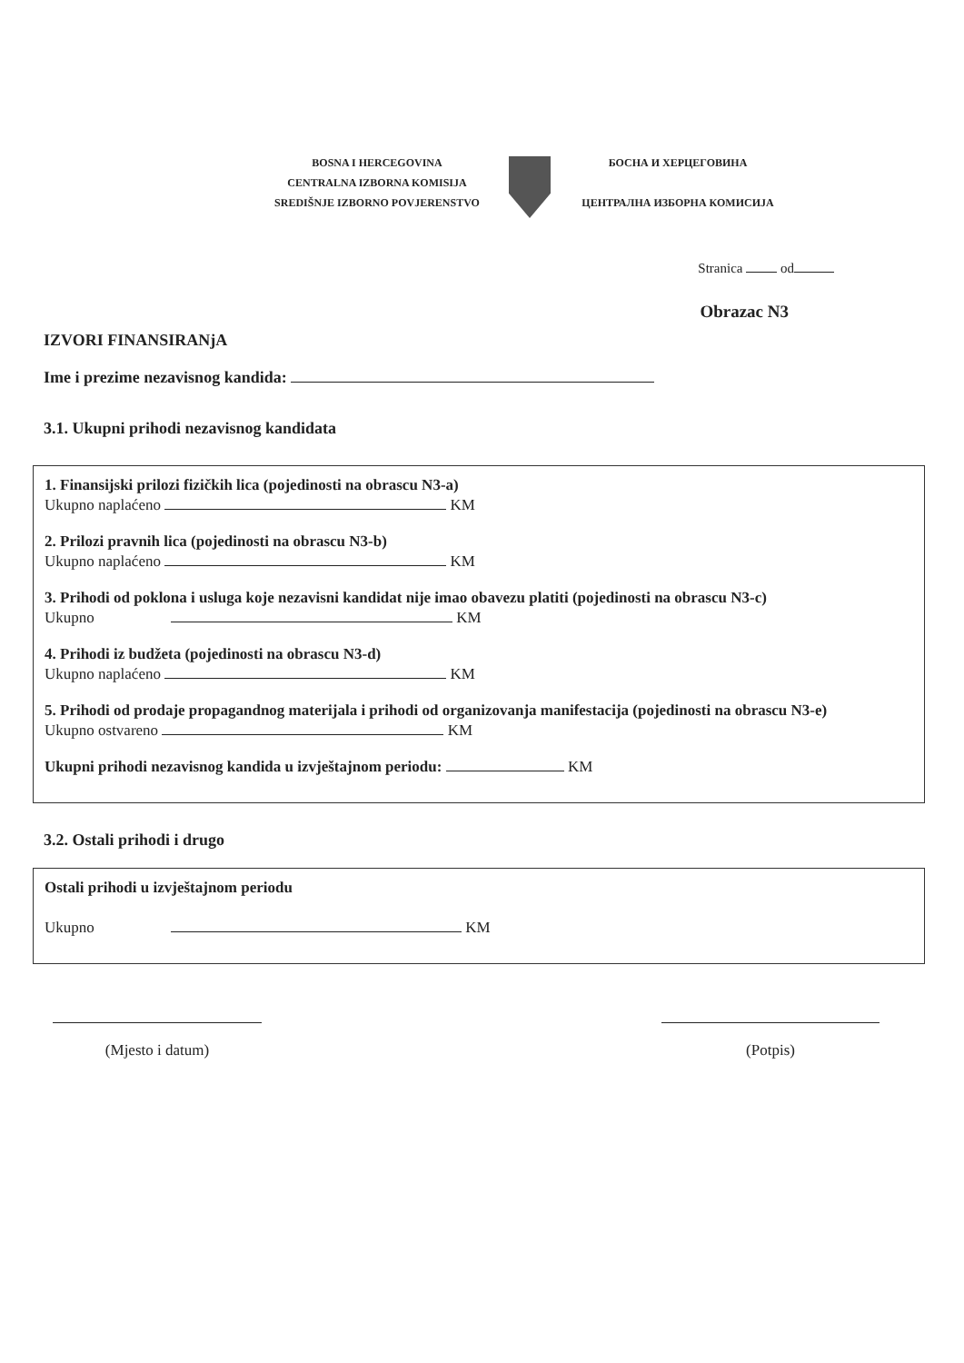BOSNA I HERCEGOVINA
CENTRALNA IZBORNA KOMISIJA
SREDIŠNJE IZBORNO POVJERENSTVO
БОСНА И ХЕРЦЕГОВИНА
ЦЕНТРАЛНА ИЗБОРНА КОМИСИЈА
Stranica od
Obrazac N3
IZVORI FINANSIRANjA
Ime i prezime nezavisnog kandida:
3.1. Ukupni prihodi nezavisnog kandidata
1. Finansijski prilozi fizičkih lica (pojedinosti na obrascu N3-a)
Ukupno naplaćeno KM
2. Prilozi pravnih lica (pojedinosti na obrascu N3-b)
Ukupno naplaćeno KM
3. Prihodi od poklona i usluga koje nezavisni kandidat nije imao obavezu platiti (pojedinosti na obrascu N3-c)
Ukupno KM
4. Prihodi iz budžeta (pojedinosti na obrascu N3-d)
Ukupno naplaćeno KM
5. Prihodi od prodaje propagandnog materijala i prihodi od organizovanja manifestacija (pojedinosti na obrascu N3-e)
Ukupno ostvareno KM
Ukupni prihodi nezavisnog kandida u izvještajnom periodu: KM
3.2. Ostali prihodi i drugo
Ostali prihodi u izvještajnom periodu
Ukupno KM
(Mjesto i datum)
(Potpis)